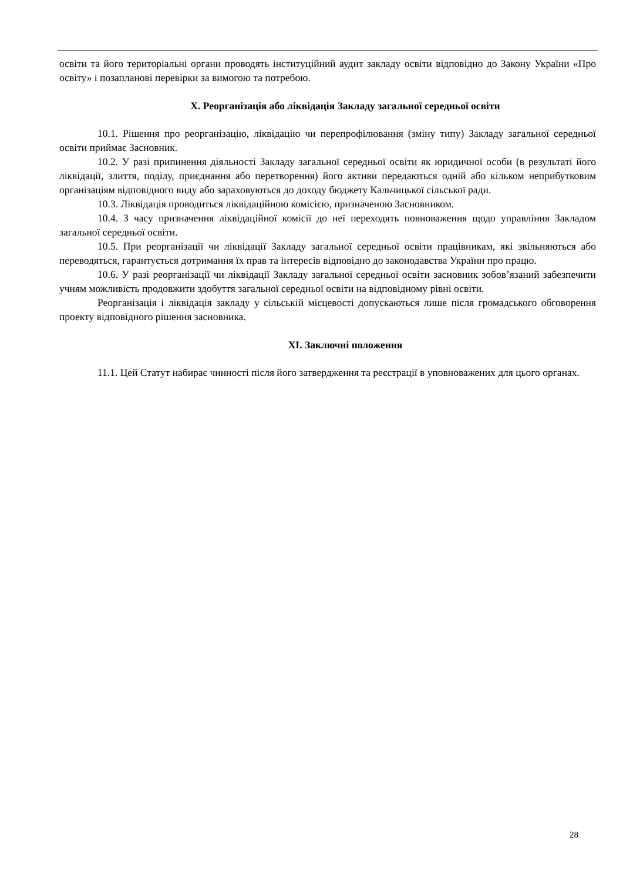освіти та його територіальні органи проводять інституційний аудит закладу освіти відповідно до Закону України «Про освіту» і позапланові перевірки за вимогою та потребою.
X. Реорганізація або ліквідація Закладу загальної середньої освіти
10.1. Рішення про реорганізацію, ліквідацію чи перепрофілювання (зміну типу) Закладу загальної середньої освіти приймає Засновник.
10.2. У разі припинення діяльності Закладу загальної середньої освіти як юридичної особи (в результаті його ліквідації, злиття, поділу, приєднання або перетворення) його активи передаються одній або кільком неприбутковим організаціям відповідного виду або зараховуються до доходу бюджету Кальчицької сільської ради.
10.3. Ліквідація проводиться ліквідаційною комісією, призначеною Засновником.
10.4. З часу призначення ліквідаційної комісії до неї переходять повноваження щодо управління Закладом загальної середньої освіти.
10.5. При реорганізації чи ліквідації Закладу загальної середньої освіти працівникам, які звільняються або переводяться, гарантується дотримання їх прав та інтересів відповідно до законодавства України про працю.
10.6. У разі реорганізації чи ліквідації Закладу загальної середньої освіти засновник зобов’язаний забезпечити учням можливість продовжити здобуття загальної середньої освіти на відповідному рівні освіти.
Реорганізація і ліквідація закладу у сільській місцевості допускаються лише після громадського обговорення проекту відповідного рішення засновника.
XI. Заключні положення
11.1. Цей Статут набирає чинності після його затвердження та реєстрації в уповноважених для цього органах.
28